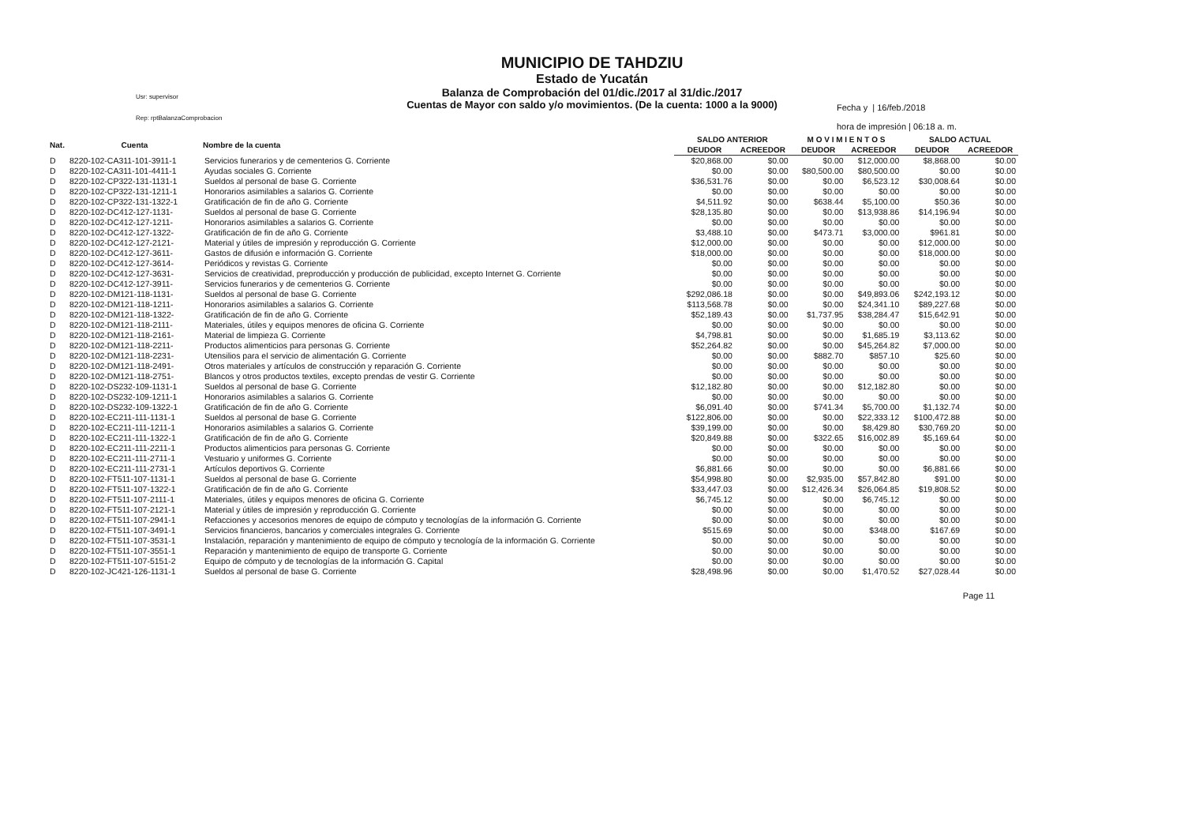Usr: supervisor
Rep: rptBalanzaComprobacion
MUNICIPIO DE TAHDZIU
Estado de Yucatán
Balanza de Comprobación del 01/dic./2017 al 31/dic./2017
Cuentas de Mayor con saldo y/o movimientos. (De la cuenta: 1000 a la 9000)
Fecha y | 16/feb./2018
hora de impresión | 06:18 a. m.
| Nat. | Cuenta | Nombre de la cuenta | SALDO ANTERIOR | | M O V I M I E N T O S | | SALDO ACTUAL | |
| --- | --- | --- | --- | --- | --- | --- | --- | --- |
| | | | DEUDOR | ACREEDOR | DEUDOR | ACREEDOR | DEUDOR | ACREEDOR |
| D | 8220-102-CA311-101-3911-1 | Servicios funerarios y de cementerios G. Corriente | $20,868.00 | $0.00 | $0.00 | $12,000.00 | $8,868.00 | $0.00 |
| D | 8220-102-CA311-101-4411-1 | Ayudas sociales G. Corriente | $0.00 | $0.00 | $80,500.00 | $80,500.00 | $0.00 | $0.00 |
| D | 8220-102-CP322-131-1131-1 | Sueldos al personal de base G. Corriente | $36,531.76 | $0.00 | $0.00 | $6,523.12 | $30,008.64 | $0.00 |
| D | 8220-102-CP322-131-1211-1 | Honorarios asimilables a salarios G. Corriente | $0.00 | $0.00 | $0.00 | $0.00 | $0.00 | $0.00 |
| D | 8220-102-CP322-131-1322-1 | Gratificación de fin de año G. Corriente | $4,511.92 | $0.00 | $638.44 | $5,100.00 | $50.36 | $0.00 |
| D | 8220-102-DC412-127-1131- | Sueldos al personal de base G. Corriente | $28,135.80 | $0.00 | $0.00 | $13,938.86 | $14,196.94 | $0.00 |
| D | 8220-102-DC412-127-1211- | Honorarios asimilables a salarios G. Corriente | $0.00 | $0.00 | $0.00 | $0.00 | $0.00 | $0.00 |
| D | 8220-102-DC412-127-1322- | Gratificación de fin de año G. Corriente | $3,488.10 | $0.00 | $473.71 | $3,000.00 | $961.81 | $0.00 |
| D | 8220-102-DC412-127-2121- | Material y útiles de impresión y reproducción G. Corriente | $12,000.00 | $0.00 | $0.00 | $0.00 | $12,000.00 | $0.00 |
| D | 8220-102-DC412-127-3611- | Gastos de difusión e información G. Corriente | $18,000.00 | $0.00 | $0.00 | $0.00 | $18,000.00 | $0.00 |
| D | 8220-102-DC412-127-3614- | Periódicos y revistas G. Corriente | $0.00 | $0.00 | $0.00 | $0.00 | $0.00 | $0.00 |
| D | 8220-102-DC412-127-3631- | Servicios de creatividad, preproducción y producción de publicidad, excepto Internet G. Corriente | $0.00 | $0.00 | $0.00 | $0.00 | $0.00 | $0.00 |
| D | 8220-102-DC412-127-3911- | Servicios funerarios y de cementerios G. Corriente | $0.00 | $0.00 | $0.00 | $0.00 | $0.00 | $0.00 |
| D | 8220-102-DM121-118-1131- | Sueldos al personal de base G. Corriente | $292,086.18 | $0.00 | $0.00 | $49,893.06 | $242,193.12 | $0.00 |
| D | 8220-102-DM121-118-1211- | Honorarios asimilables a salarios G. Corriente | $113,568.78 | $0.00 | $0.00 | $24,341.10 | $89,227.68 | $0.00 |
| D | 8220-102-DM121-118-1322- | Gratificación de fin de año G. Corriente | $52,189.43 | $0.00 | $1,737.95 | $38,284.47 | $15,642.91 | $0.00 |
| D | 8220-102-DM121-118-2111- | Materiales, útiles y equipos menores de oficina G. Corriente | $0.00 | $0.00 | $0.00 | $0.00 | $0.00 | $0.00 |
| D | 8220-102-DM121-118-2161- | Material de limpieza G. Corriente | $4,798.81 | $0.00 | $0.00 | $1,685.19 | $3,113.62 | $0.00 |
| D | 8220-102-DM121-118-2211- | Productos alimenticios para personas G. Corriente | $52,264.82 | $0.00 | $0.00 | $45,264.82 | $7,000.00 | $0.00 |
| D | 8220-102-DM121-118-2231- | Utensilios para el servicio de alimentación G. Corriente | $0.00 | $0.00 | $882.70 | $857.10 | $25.60 | $0.00 |
| D | 8220-102-DM121-118-2491- | Otros materiales y artículos de construcción y reparación G. Corriente | $0.00 | $0.00 | $0.00 | $0.00 | $0.00 | $0.00 |
| D | 8220-102-DM121-118-2751- | Blancos y otros productos textiles, excepto prendas de vestir G. Corriente | $0.00 | $0.00 | $0.00 | $0.00 | $0.00 | $0.00 |
| D | 8220-102-DS232-109-1131-1 | Sueldos al personal de base G. Corriente | $12,182.80 | $0.00 | $0.00 | $12,182.80 | $0.00 | $0.00 |
| D | 8220-102-DS232-109-1211-1 | Honorarios asimilables a salarios G. Corriente | $0.00 | $0.00 | $0.00 | $0.00 | $0.00 | $0.00 |
| D | 8220-102-DS232-109-1322-1 | Gratificación de fin de año G. Corriente | $6,091.40 | $0.00 | $741.34 | $5,700.00 | $1,132.74 | $0.00 |
| D | 8220-102-EC211-111-1131-1 | Sueldos al personal de base G. Corriente | $122,806.00 | $0.00 | $0.00 | $22,333.12 | $100,472.88 | $0.00 |
| D | 8220-102-EC211-111-1211-1 | Honorarios asimilables a salarios G. Corriente | $39,199.00 | $0.00 | $0.00 | $8,429.80 | $30,769.20 | $0.00 |
| D | 8220-102-EC211-111-1322-1 | Gratificación de fin de año G. Corriente | $20,849.88 | $0.00 | $322.65 | $16,002.89 | $5,169.64 | $0.00 |
| D | 8220-102-EC211-111-2211-1 | Productos alimenticios para personas G. Corriente | $0.00 | $0.00 | $0.00 | $0.00 | $0.00 | $0.00 |
| D | 8220-102-EC211-111-2711-1 | Vestuario y uniformes G. Corriente | $0.00 | $0.00 | $0.00 | $0.00 | $0.00 | $0.00 |
| D | 8220-102-EC211-111-2731-1 | Artículos deportivos G. Corriente | $6,881.66 | $0.00 | $0.00 | $0.00 | $6,881.66 | $0.00 |
| D | 8220-102-FT511-107-1131-1 | Sueldos al personal de base G. Corriente | $54,998.80 | $0.00 | $2,935.00 | $57,842.80 | $91.00 | $0.00 |
| D | 8220-102-FT511-107-1322-1 | Gratificación de fin de año G. Corriente | $33,447.03 | $0.00 | $12,426.34 | $26,064.85 | $19,808.52 | $0.00 |
| D | 8220-102-FT511-107-2111-1 | Materiales, útiles y equipos menores de oficina G. Corriente | $6,745.12 | $0.00 | $0.00 | $6,745.12 | $0.00 | $0.00 |
| D | 8220-102-FT511-107-2121-1 | Material y útiles de impresión y reproducción G. Corriente | $0.00 | $0.00 | $0.00 | $0.00 | $0.00 | $0.00 |
| D | 8220-102-FT511-107-2941-1 | Refacciones y accesorios menores de equipo de cómputo y tecnologías de la información G. Corriente | $0.00 | $0.00 | $0.00 | $0.00 | $0.00 | $0.00 |
| D | 8220-102-FT511-107-3491-1 | Servicios financieros, bancarios y comerciales integrales G. Corriente | $515.69 | $0.00 | $0.00 | $348.00 | $167.69 | $0.00 |
| D | 8220-102-FT511-107-3531-1 | Instalación, reparación y mantenimiento de equipo de cómputo y tecnología de la información G. Corriente | $0.00 | $0.00 | $0.00 | $0.00 | $0.00 | $0.00 |
| D | 8220-102-FT511-107-3551-1 | Reparación y mantenimiento de equipo de transporte G. Corriente | $0.00 | $0.00 | $0.00 | $0.00 | $0.00 | $0.00 |
| D | 8220-102-FT511-107-5151-2 | Equipo de cómputo y de tecnologías de la información G. Capital | $0.00 | $0.00 | $0.00 | $0.00 | $0.00 | $0.00 |
| D | 8220-102-JC421-126-1131-1 | Sueldos al personal de base G. Corriente | $28,498.96 | $0.00 | $0.00 | $1,470.52 | $27,028.44 | $0.00 |
Page 11